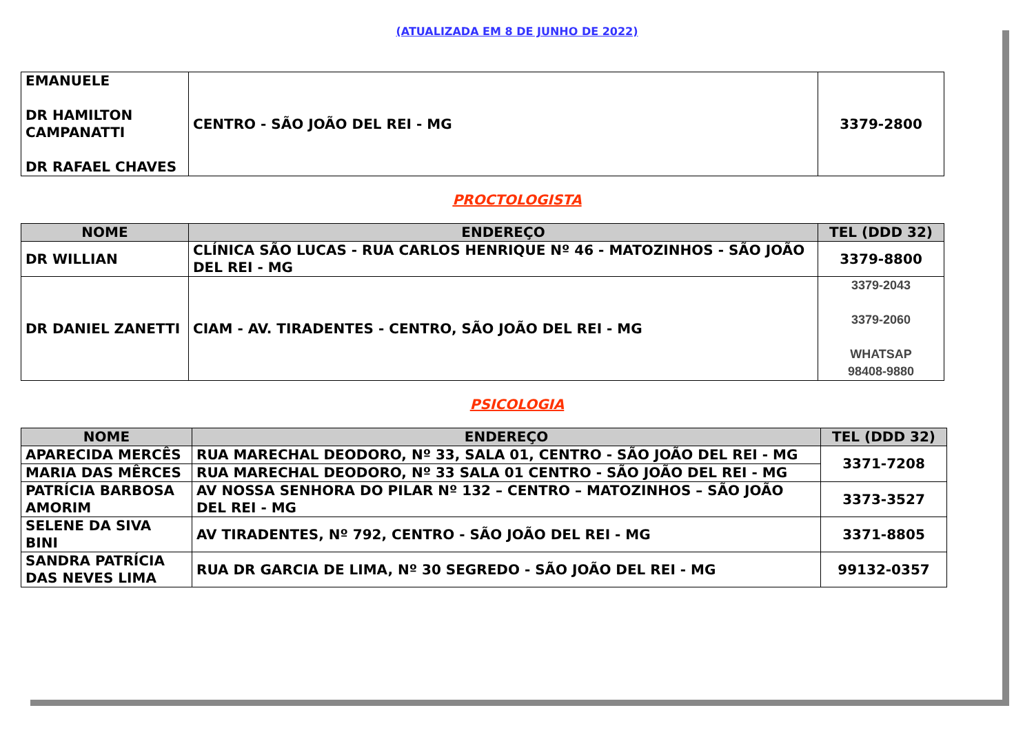(ATUALIZADA EM 8 DE JUNHO DE 2022)
| EMANUELE DR HAMILTON CAMPANATTI DR RAFAEL CHAVES | CENTRO - SÃO JOÃO DEL REI - MG | 3379-2800 |
PROCTOLOGISTA
| NOME | ENDEREÇO | TEL (DDD 32) |
| --- | --- | --- |
| DR WILLIAN | CLÍNICA SÃO LUCAS - RUA CARLOS HENRIQUE Nº 46 - MATOZINHOS - SÃO JOÃO DEL REI - MG | 3379-8800 |
| DR DANIEL ZANETTI | CIAM - AV. TIRADENTES - CENTRO, SÃO JOÃO DEL REI - MG | 3379-2043 3379-2060 WHATSAP 98408-9880 |
PSICOLOGIA
| NOME | ENDEREÇO | TEL (DDD 32) |
| --- | --- | --- |
| APARECIDA MERCÊS | RUA MARECHAL DEODORO, Nº 33, SALA 01, CENTRO - SÃO JOÃO DEL REI - MG | 3371-7208 |
| MARIA DAS MÊRCES | RUA MARECHAL DEODORO, Nº 33 SALA 01 CENTRO - SÃO JOÃO DEL REI - MG | |
| PATRÍCIA BARBOSA AMORIM | AV NOSSA SENHORA DO PILAR Nº 132 – CENTRO – MATOZINHOS – SÃO JOÃO DEL REI - MG | 3373-3527 |
| SELENE DA SIVA BINI | AV TIRADENTES, Nº 792, CENTRO - SÃO JOÃO DEL REI - MG | 3371-8805 |
| SANDRA PATRÍCIA DAS NEVES LIMA | RUA DR GARCIA DE LIMA, Nº 30 SEGREDO - SÃO JOÃO DEL REI - MG | 99132-0357 |